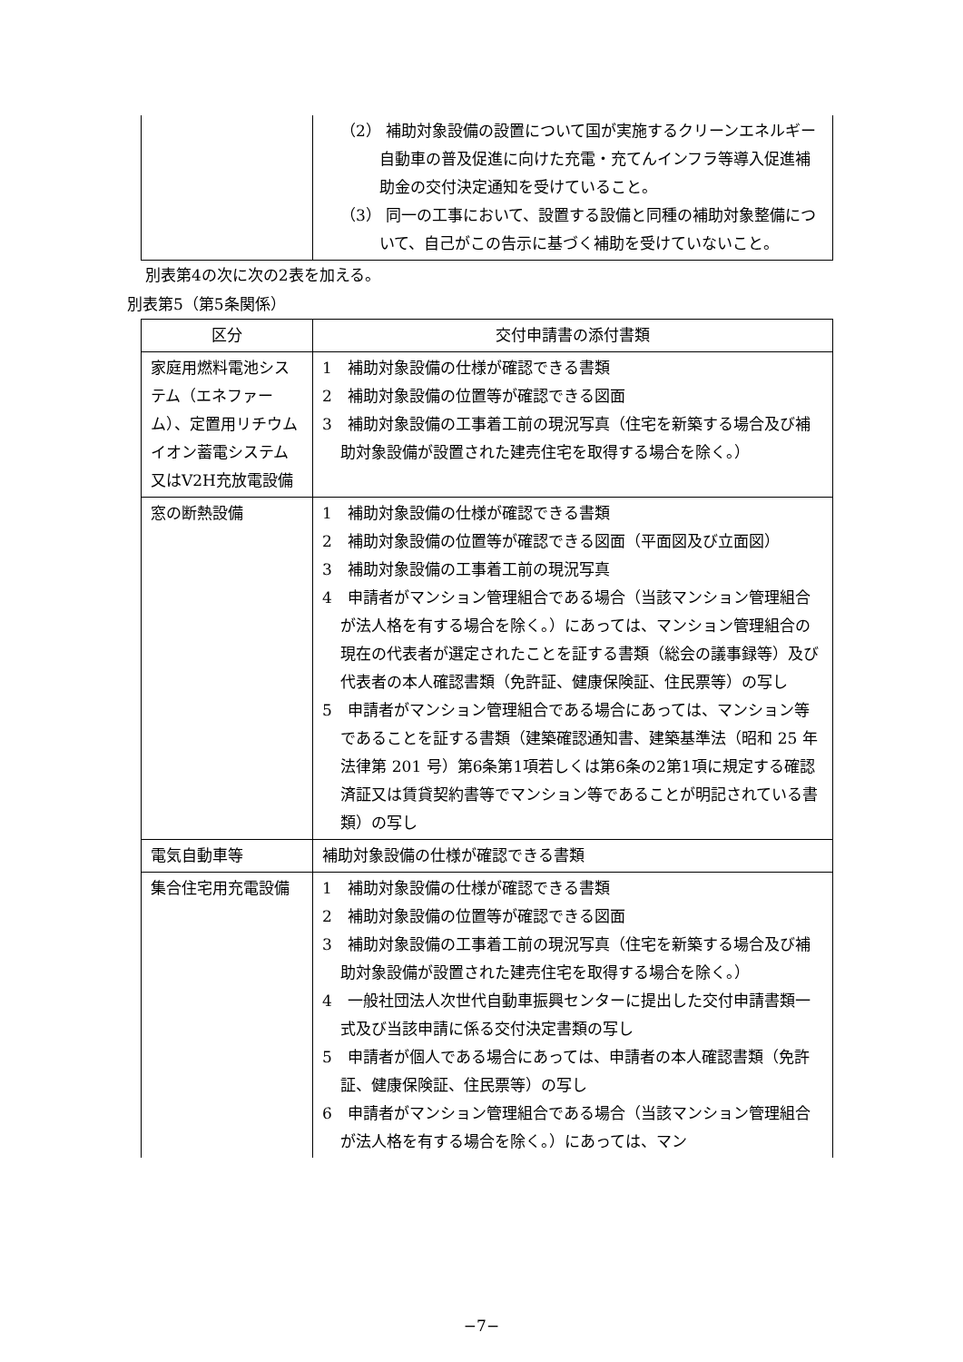| | （2） 補助対象設備の設置について国が実施するクリーンエネルギー自動車の普及促進に向けた充電・充てんインフラ等導入促進補助金の交付決定通知を受けていること。 （3） 同一の工事において、設置する設備と同種の補助対象整備について、自己がこの告示に基づく補助を受けていないこと。 |
別表第4の次に次の2表を加える。
別表第5（第5条関係）
| 区分 | 交付申請書の添付書類 |
| --- | --- |
| 家庭用燃料電池システム（エネファーム）、定置用リチウムイオン蓄電システム又はV2H充放電設備 | 1 補助対象設備の仕様が確認できる書類 2 補助対象設備の位置等が確認できる図面 3 補助対象設備の工事着工前の現況写真（住宅を新築する場合及び補助対象設備が設置された建売住宅を取得する場合を除く。） |
| 窓の断熱設備 | 1 補助対象設備の仕様が確認できる書類 2 補助対象設備の位置等が確認できる図面（平面図及び立面図） 3 補助対象設備の工事着工前の現況写真 4 申請者がマンション管理組合である場合（当該マンション管理組合が法人格を有する場合を除く。）にあっては、マンション管理組合の現在の代表者が選定されたことを証する書類（総会の議事録等）及び代表者の本人確認書類（免許証、健康保険証、住民票等）の写し 5 申請者がマンション管理組合である場合にあっては、マンション等であることを証する書類（建築確認通知書、建築基準法（昭和 25 年法律第 201 号）第6条第1項若しくは第6条の2第1項に規定する確認済証又は賃貸契約書等でマンション等であることが明記されている書類）の写し |
| 電気自動車等 | 補助対象設備の仕様が確認できる書類 |
| 集合住宅用充電設備 | 1 補助対象設備の仕様が確認できる書類 2 補助対象設備の位置等が確認できる図面 3 補助対象設備の工事着工前の現況写真（住宅を新築する場合及び補助対象設備が設置された建売住宅を取得する場合を除く。） 4 一般社団法人次世代自動車振興センターに提出した交付申請書類一式及び当該申請に係る交付決定書類の写し 5 申請者が個人である場合にあっては、申請者の本人確認書類（免許証、健康保険証、住民票等）の写し 6 申請者がマンション管理組合である場合（当該マンション管理組合が法人格を有する場合を除く。）にあっては、マン |
−7−